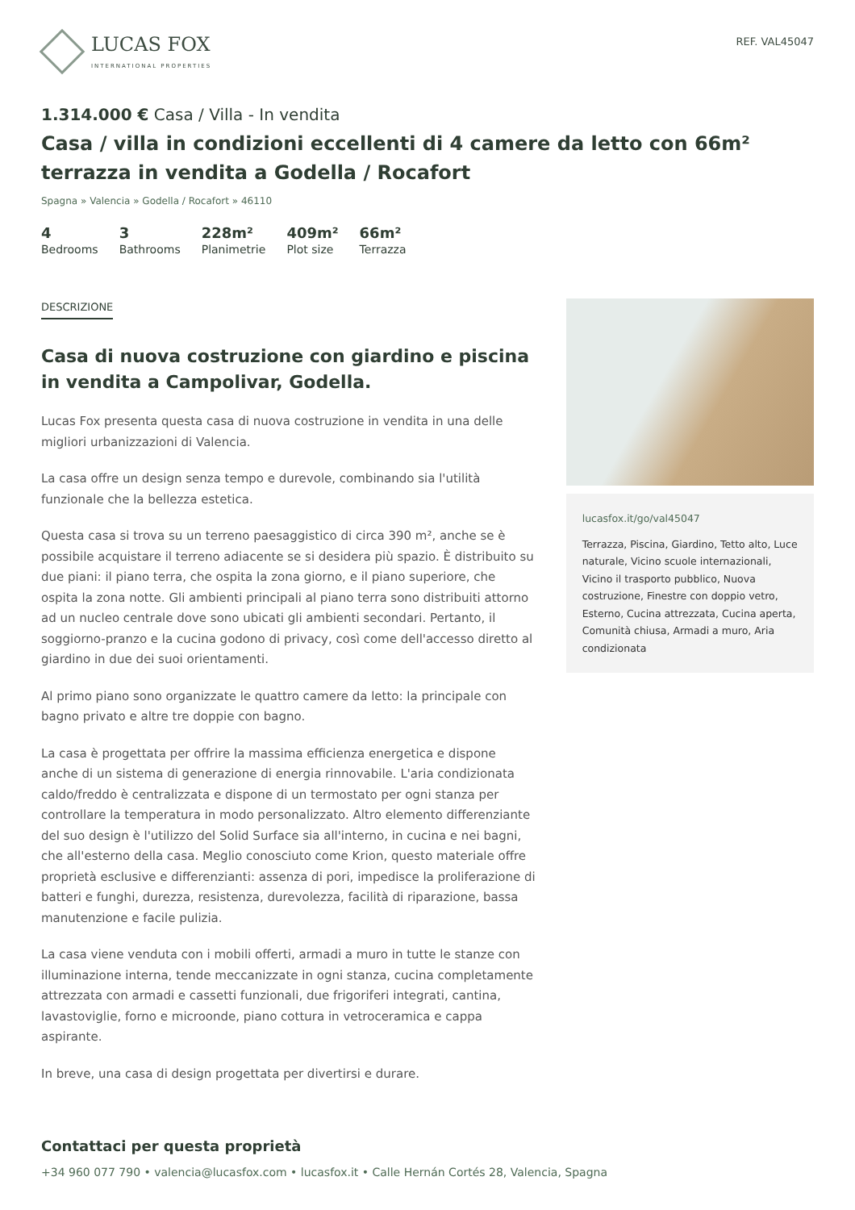LUCAS FOX
INTERNATIONAL PROPERTIES
REF. VAL45047
1.314.000 € Casa / Villa - In vendita
Casa / villa in condizioni eccellenti di 4 camere da letto con 66m² terrazza in vendita a Godella / Rocafort
Spagna » Valencia » Godella / Rocafort » 46110
4
Bedrooms
3
Bathrooms
228m²
Planimetrie
409m²
Plot size
66m²
Terrazza
DESCRIZIONE
Casa di nuova costruzione con giardino e piscina in vendita a Campolivar, Godella.
Lucas Fox presenta questa casa di nuova costruzione in vendita in una delle migliori urbanizzazioni di Valencia.
La casa offre un design senza tempo e durevole, combinando sia l'utilità funzionale che la bellezza estetica.
Questa casa si trova su un terreno paesaggistico di circa 390 m², anche se è possibile acquistare il terreno adiacente se si desidera più spazio. È distribuito su due piani: il piano terra, che ospita la zona giorno, e il piano superiore, che ospita la zona notte. Gli ambienti principali al piano terra sono distribuiti attorno ad un nucleo centrale dove sono ubicati gli ambienti secondari. Pertanto, il soggiorno-pranzo e la cucina godono di privacy, così come dell'accesso diretto al giardino in due dei suoi orientamenti.
Al primo piano sono organizzate le quattro camere da letto: la principale con bagno privato e altre tre doppie con bagno.
La casa è progettata per offrire la massima efficienza energetica e dispone anche di un sistema di generazione di energia rinnovabile. L'aria condizionata caldo/freddo è centralizzata e dispone di un termostato per ogni stanza per controllare la temperatura in modo personalizzato. Altro elemento differenziante del suo design è l'utilizzo del Solid Surface sia all'interno, in cucina e nei bagni, che all'esterno della casa. Meglio conosciuto come Krion, questo materiale offre proprietà esclusive e differenzianti: assenza di pori, impedisce la proliferazione di batteri e funghi, durezza, resistenza, durevolezza, facilità di riparazione, bassa manutenzione e facile pulizia.
La casa viene venduta con i mobili offerti, armadi a muro in tutte le stanze con illuminazione interna, tende meccanizzate in ogni stanza, cucina completamente attrezzata con armadi e cassetti funzionali, due frigoriferi integrati, cantina, lavastoviglie, forno e microonde, piano cottura in vetroceramica e cappa aspirante.
In breve, una casa di design progettata per divertirsi e durare.
lucasfox.it/go/val45047
Terrazza, Piscina, Giardino, Tetto alto, Luce naturale, Vicino scuole internazionali, Vicino il trasporto pubblico, Nuova costruzione, Finestre con doppio vetro, Esterno, Cucina attrezzata, Cucina aperta, Comunità chiusa, Armadi a muro, Aria condizionata
Contattaci per questa proprietà
+34 960 077 790 • valencia@lucasfox.com • lucasfox.it • Calle Hernán Cortés 28, Valencia, Spagna